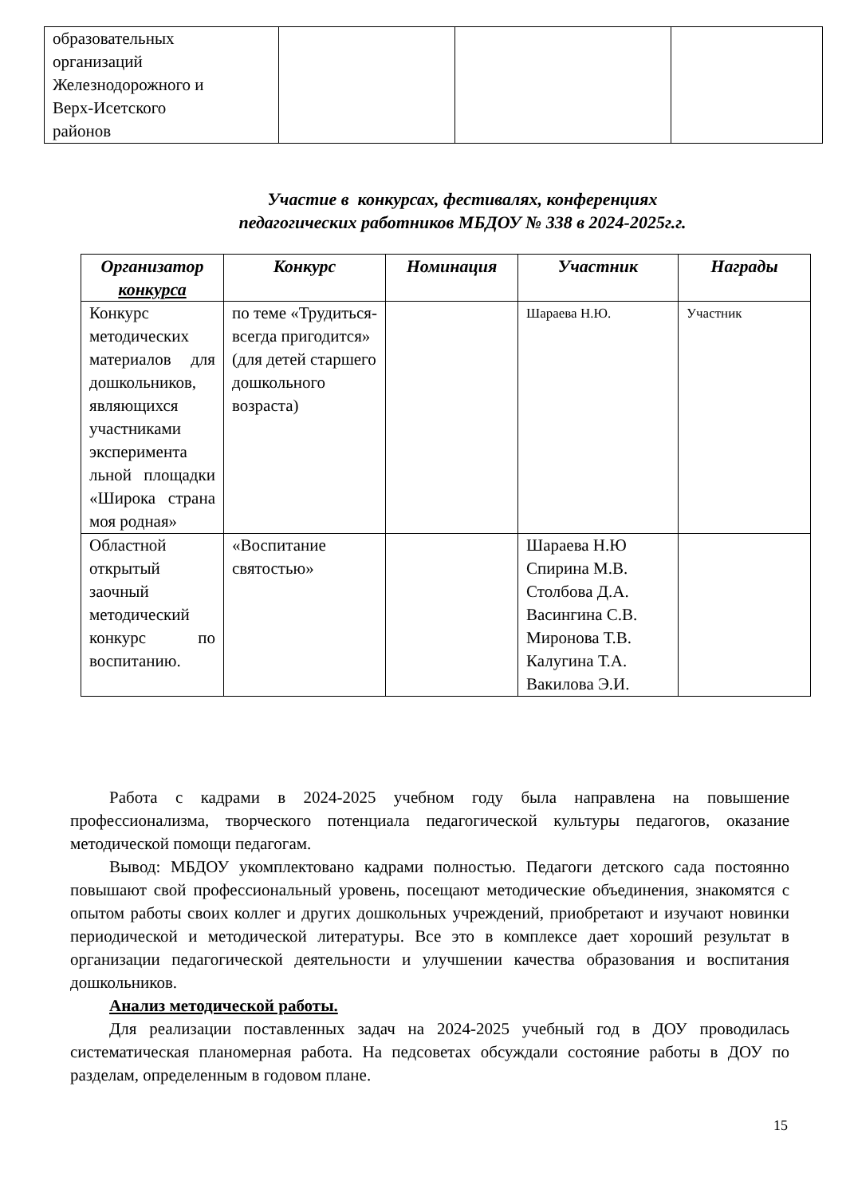| образовательных организаций Железнодорожного и Верх-Исетского районов | | | |
Участие в конкурсах, фестивалях, конференциях
педагогических работников МБДОУ № 338 в 2024-2025г.г.
| Организатор конкурса | Конкурс | Номинация | Участник | Награды |
| --- | --- | --- | --- | --- |
| Конкурс методических материалов для дошкольников, являющихся участниками эксперимента льной площадки «Широка страна моя родная» | по теме «Трудиться-всегда пригодится» (для детей старшего дошкольного возраста) | | Шараева Н.Ю. | Участник |
| Областной открытый заочный методический конкурс по воспитанию. | «Воспитание святостью» | | Шараева Н.Ю Спирина М.В. Столбова Д.А. Васингина С.В. Миронова Т.В. Калугина Т.А. Вакилова Э.И. | |
Работа с кадрами в 2024-2025 учебном году была направлена на повышение профессионализма, творческого потенциала педагогической культуры педагогов, оказание методической помощи педагогам.
Вывод: МБДОУ укомплектовано кадрами полностью. Педагоги детского сада постоянно повышают свой профессиональный уровень, посещают методические объединения, знакомятся с опытом работы своих коллег и других дошкольных учреждений, приобретают и изучают новинки периодической и методической литературы. Все это в комплексе дает хороший результат в организации педагогической деятельности и улучшении качества образования и воспитания дошкольников.
Анализ методической работы.
Для реализации поставленных задач на 2024-2025 учебный год в ДОУ проводилась систематическая планомерная работа. На педсоветах обсуждали состояние работы в ДОУ по разделам, определенным в годовом плане.
15